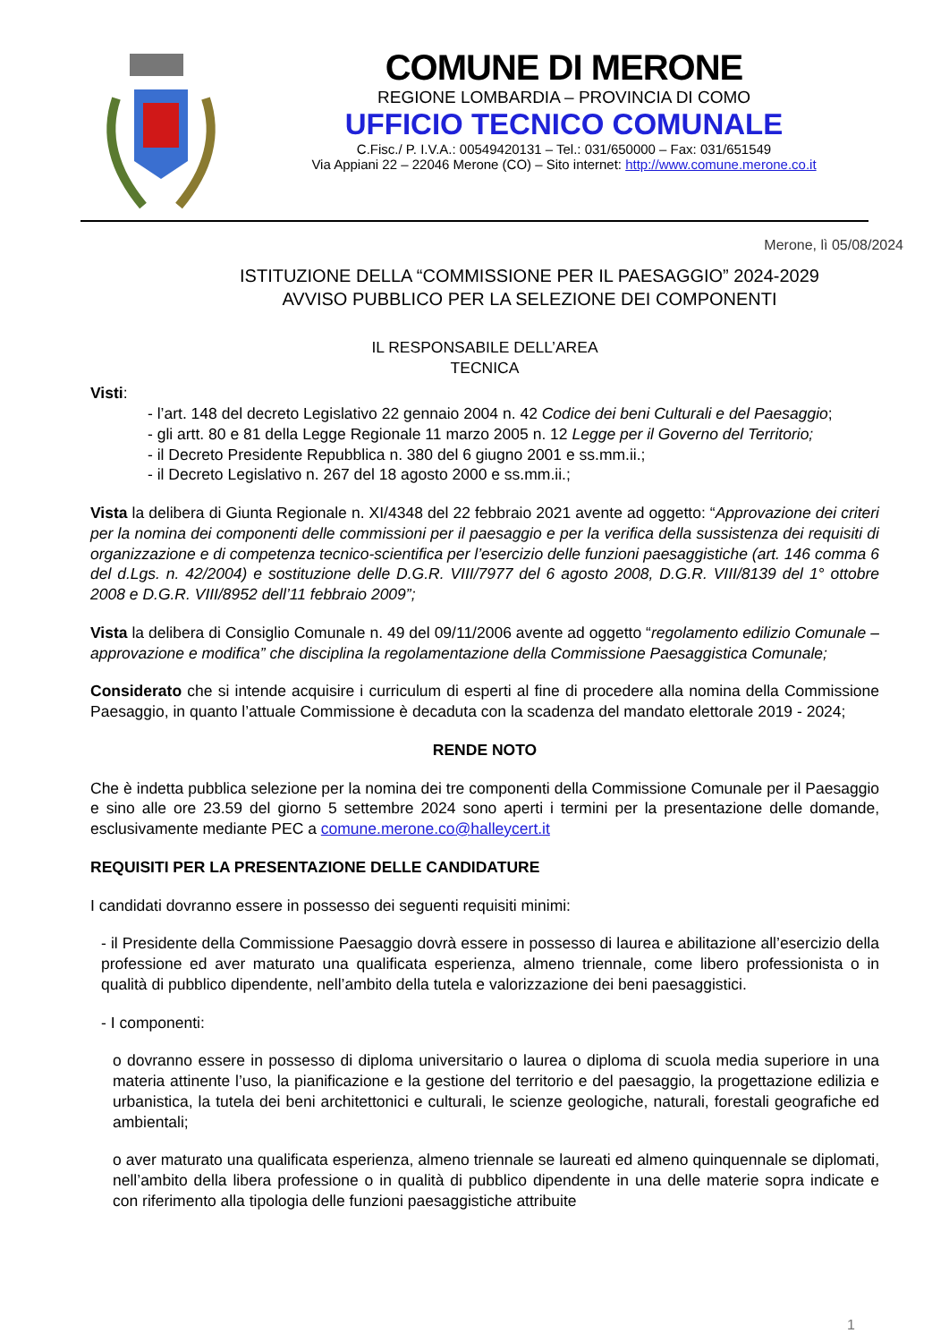COMUNE DI MERONE
REGIONE LOMBARDIA – PROVINCIA DI COMO
UFFICIO TECNICO COMUNALE
C.Fisc./ P. I.V.A.: 00549420131 – Tel.: 031/650000 – Fax: 031/651549
Via Appiani 22 – 22046 Merone (CO) – Sito internet: http://www.comune.merone.co.it
Merone, lì 05/08/2024
ISTITUZIONE DELLA “COMMISSIONE PER IL PAESAGGIO” 2024-2029
AVVISO PUBBLICO PER LA SELEZIONE DEI COMPONENTI
IL RESPONSABILE DELL’AREA
TECNICA
Visti:
- l’art. 148 del decreto Legislativo 22 gennaio 2004 n. 42 Codice dei beni Culturali e del Paesaggio;
- gli artt. 80 e 81 della Legge Regionale 11 marzo 2005 n. 12 Legge per il Governo del Territorio;
- il Decreto Presidente Repubblica n. 380 del 6 giugno 2001 e ss.mm.ii.;
- il Decreto Legislativo n. 267 del 18 agosto 2000 e ss.mm.ii.;
Vista la delibera di Giunta Regionale n. XI/4348 del 22 febbraio 2021 avente ad oggetto: “Approvazione dei criteri per la nomina dei componenti delle commissioni per il paesaggio e per la verifica della sussistenza dei requisiti di organizzazione e di competenza tecnico-scientifica per l’esercizio delle funzioni paesaggistiche (art. 146 comma 6 del d.Lgs. n. 42/2004) e sostituzione delle D.G.R. VIII/7977 del 6 agosto 2008, D.G.R. VIII/8139 del 1° ottobre 2008 e D.G.R. VIII/8952 dell’11 febbraio 2009”;
Vista la delibera di Consiglio Comunale n. 49 del 09/11/2006 avente ad oggetto “regolamento edilizio Comunale – approvazione e modifica” che disciplina la regolamentazione della Commissione Paesaggistica Comunale;
Considerato che si intende acquisire i curriculum di esperti al fine di procedere alla nomina della Commissione Paesaggio, in quanto l’attuale Commissione è decaduta con la scadenza del mandato elettorale 2019 - 2024;
RENDE NOTO
Che è indetta pubblica selezione per la nomina dei tre componenti della Commissione Comunale per il Paesaggio e sino alle ore 23.59 del giorno 5 settembre 2024 sono aperti i termini per la presentazione delle domande, esclusivamente mediante PEC a comune.merone.co@halleycert.it
REQUISITI PER LA PRESENTAZIONE DELLE CANDIDATURE
I candidati dovranno essere in possesso dei seguenti requisiti minimi:
- il Presidente della Commissione Paesaggio dovrà essere in possesso di laurea e abilitazione all’esercizio della professione ed aver maturato una qualificata esperienza, almeno triennale, come libero professionista o in qualità di pubblico dipendente, nell’ambito della tutela e valorizzazione dei beni paesaggistici.
- I componenti:
o dovranno essere in possesso di diploma universitario o laurea o diploma di scuola media superiore in una materia attinente l’uso, la pianificazione e la gestione del territorio e del paesaggio, la progettazione edilizia e urbanistica, la tutela dei beni architettonici e culturali, le scienze geologiche, naturali, forestali geografiche ed ambientali;
o aver maturato una qualificata esperienza, almeno triennale se laureati ed almeno quinquennale se diplomati, nell’ambito della libera professione o in qualità di pubblico dipendente in una delle materie sopra indicate e con riferimento alla tipologia delle funzioni paesaggistiche attribuite
1